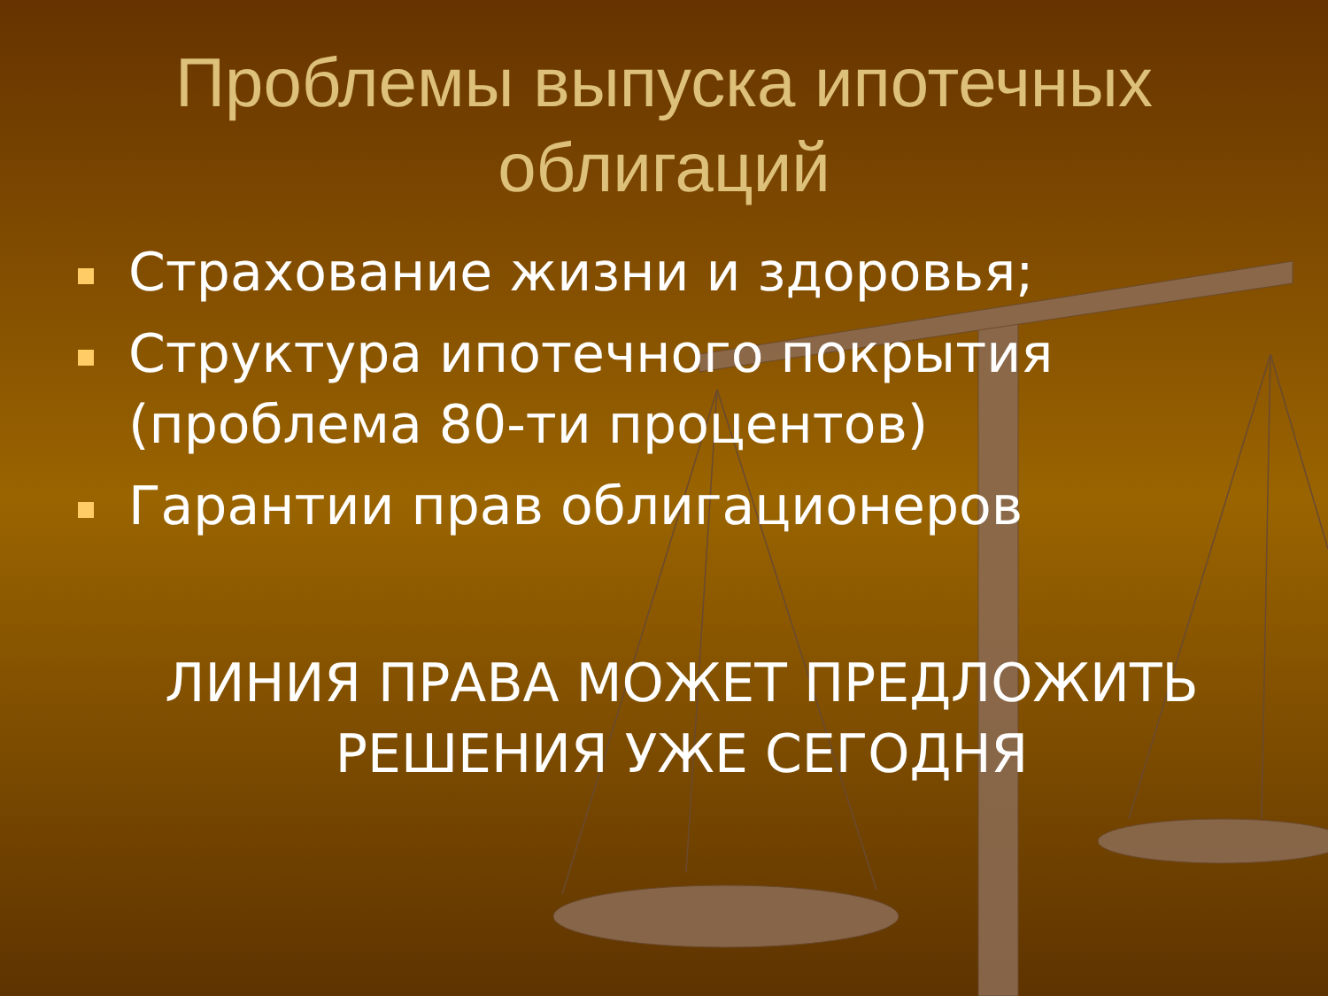Проблемы выпуска ипотечных
облигаций
Страхование жизни и здоровья;
Структура ипотечного покрытия (проблема 80-ти процентов)
Гарантии прав облигационеров
ЛИНИЯ ПРАВА МОЖЕТ ПРЕДЛОЖИТЬ
РЕШЕНИЯ УЖЕ СЕГОДНЯ